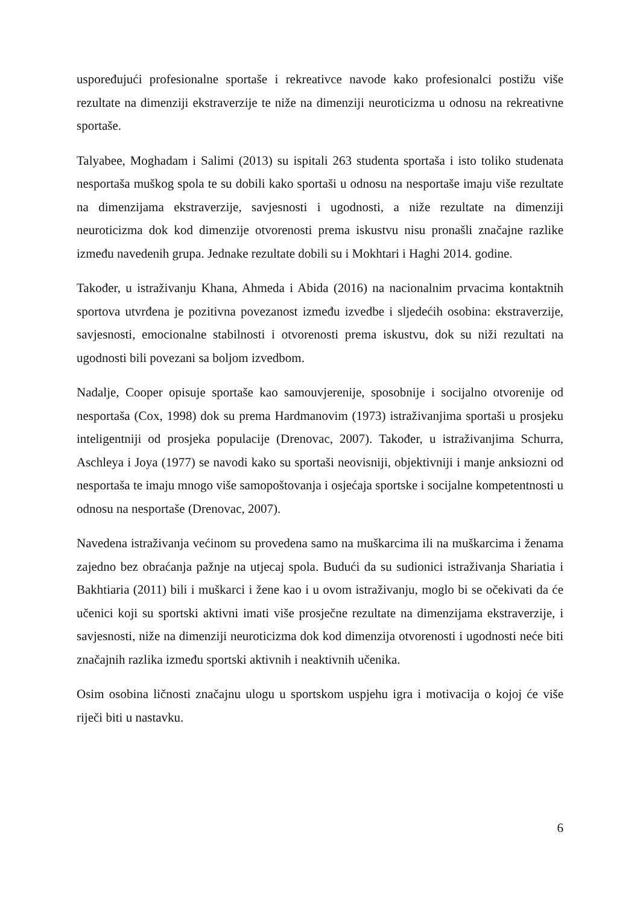uspoređujući profesionalne sportaše i rekreativce navode kako profesionalci postižu više rezultate na dimenziji ekstraverzije te niže na dimenziji neuroticizma u odnosu na rekreativne sportaše.
Talyabee, Moghadam i Salimi (2013) su ispitali 263 studenta sportaša i isto toliko studenata nesportaša muškog spola te su dobili kako sportaši u odnosu na nesportaše imaju više rezultate na dimenzijama ekstraverzije, savjesnosti i ugodnosti, a niže rezultate na dimenziji neuroticizma dok kod dimenzije otvorenosti prema iskustvu nisu pronašli značajne razlike između navedenih grupa. Jednake rezultate dobili su i Mokhtari i Haghi 2014. godine.
Također, u istraživanju Khana, Ahmeda i Abida (2016) na nacionalnim prvacima kontaktnih sportova utvrđena je pozitivna povezanost između izvedbe i sljedećih osobina: ekstraverzije, savjesnosti, emocionalne stabilnosti i otvorenosti prema iskustvu, dok su niži rezultati na ugodnosti bili povezani sa boljom izvedbom.
Nadalje, Cooper opisuje sportaše kao samouvjerenije, sposobnije i socijalno otvorenije od nesportaša (Cox, 1998) dok su prema Hardmanovim (1973) istraživanjima sportaši u prosjeku inteligentniji od prosjeka populacije (Drenovac, 2007). Također, u istraživanjima Schurra, Aschleya i Joya (1977) se navodi kako su sportaši neovisniji, objektivniji i manje anksiozni od nesportaša te imaju mnogo više samopoštovanja i osjećaja sportske i socijalne kompetentnosti u odnosu na nesportaše (Drenovac, 2007).
Navedena istraživanja većinom su provedena samo na muškarcima ili na muškarcima i ženama zajedno bez obraćanja pažnje na utjecaj spola. Budući da su sudionici istraživanja Shariatia i Bakhtiaria (2011) bili i muškarci i žene kao i u ovom istraživanju, moglo bi se očekivati da će učenici koji su sportski aktivni imati više prosječne rezultate na dimenzijama ekstraverzije, i savjesnosti, niže na dimenziji neuroticizma dok kod dimenzija otvorenosti i ugodnosti neće biti značajnih razlika između sportski aktivnih i neaktivnih učenika.
Osim osobina ličnosti značajnu ulogu u sportskom uspjehu igra i motivacija o kojoj će više riječi biti u nastavku.
6